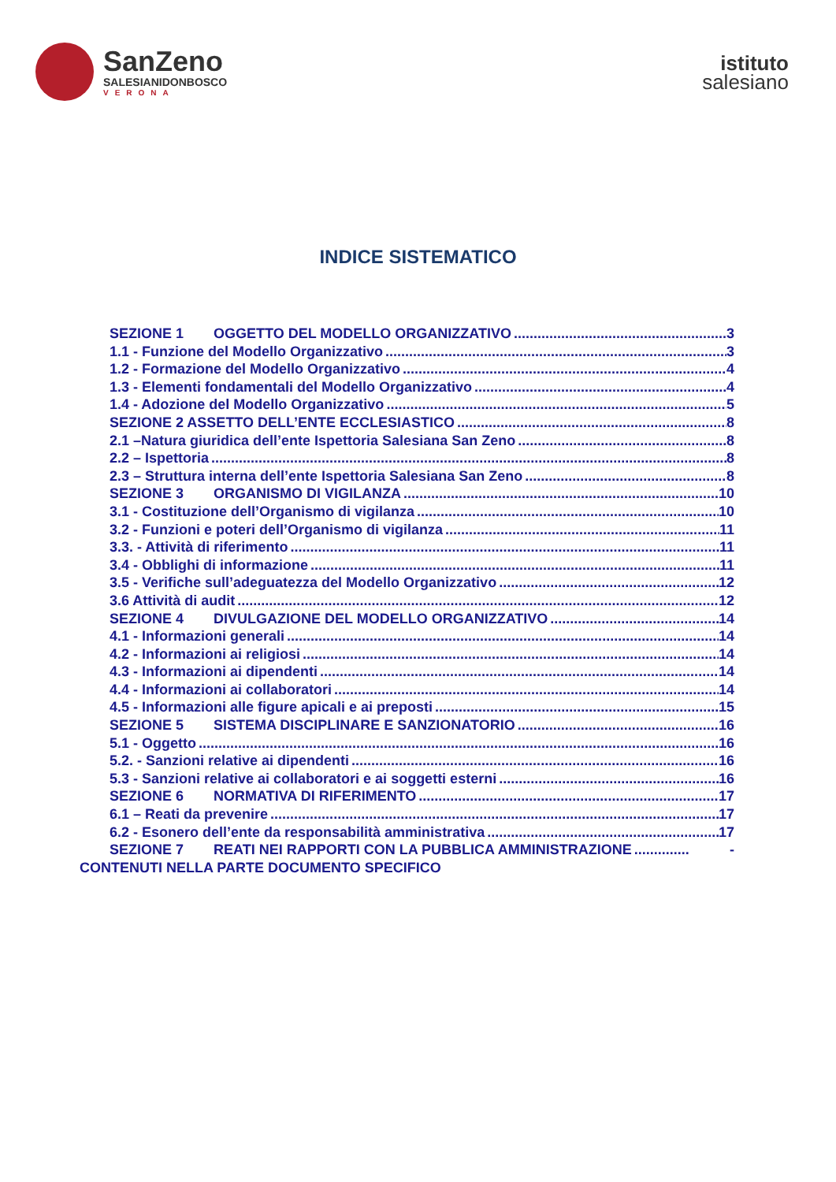SanZeno
SALESIANIDONBOSCO
VERONA
istituto
salesiano
INDICE SISTEMATICO
SEZIONE 1 OGGETTO DEL MODELLO ORGANIZZATIVO 3
1.1 - Funzione del Modello Organizzativo 3
1.2 - Formazione del Modello Organizzativo 4
1.3 - Elementi fondamentali del Modello Organizzativo 4
1.4 - Adozione del Modello Organizzativo 5
SEZIONE 2 ASSETTO DELL’ENTE ECCLESIASTICO 8
2.1 –Natura giuridica dell’ente Ispettoria Salesiana San Zeno 8
2.2 – Ispettoria 8
2.3 – Struttura interna dell’ente Ispettoria Salesiana San Zeno 8
SEZIONE 3 ORGANISMO DI VIGILANZA 10
3.1 - Costituzione dell’Organismo di vigilanza 10
3.2 - Funzioni e poteri dell’Organismo di vigilanza 11
3.3. - Attività di riferimento 11
3.4 - Obblighi di informazione 11
3.5 - Verifiche sull’adeguatezza del Modello Organizzativo 12
3.6 Attività di audit 12
SEZIONE 4 DIVULGAZIONE DEL MODELLO ORGANIZZATIVO 14
4.1 - Informazioni generali 14
4.2 - Informazioni ai religiosi 14
4.3 - Informazioni ai dipendenti 14
4.4 - Informazioni ai collaboratori 14
4.5 - Informazioni alle figure apicali e ai preposti 15
SEZIONE 5 SISTEMA DISCIPLINARE E SANZIONATORIO 16
5.1 - Oggetto 16
5.2. - Sanzioni relative ai dipendenti 16
5.3 - Sanzioni relative ai collaboratori e ai soggetti esterni 16
SEZIONE 6 NORMATIVA DI RIFERIMENTO 17
6.1 – Reati da prevenire 17
6.2 - Esonero dell’ente da responsabilità amministrativa 17
SEZIONE 7 REATI NEI RAPPORTI CON LA PUBBLICA AMMINISTRAZIONE -
CONTENUTI NELLA PARTE DOCUMENTO SPECIFICO